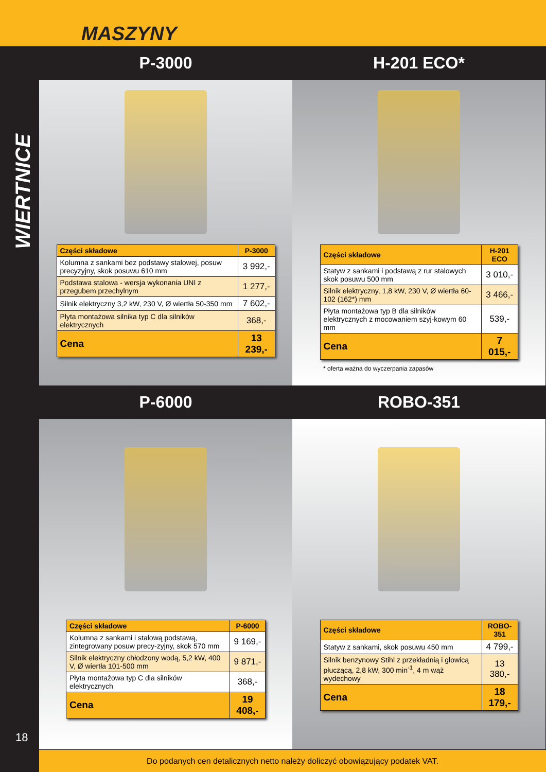MASZYNY
WIERTNICE
18
P-3000 H-201 ECO*
| Części składowe | P-3000 |
| --- | --- |
| Kolumna z sankami bez podstawy stalowej, posuw precyzyjny, skok posuwu 610 mm | 3 992,- |
| Podstawa stalowa - wersja wykonania UNI z przegubem przechylnym | 1 277,- |
| Silnik elektryczny 3,2 kW, 230 V, Ø wiertła 50-350 mm | 7 602,- |
| Płyta montażowa silnika typ C dla silników elektrycznych | 368,- |
| Cena | 13 239,- |
| Części składowe | H-201 ECO |
| --- | --- |
| Statyw z sankami i podstawą z rur stalowych skok posuwu 500 mm | 3 010,- |
| Silnik elektryczny, 1,8 kW, 230 V, Ø wiertła 60-102 (162*) mm | 3 466,- |
| Płyta montażowa typ B dla silników elektrycznych z mocowaniem szyj-kowym 60 mm | 539,- |
| Cena | 7 015,- |
* oferta ważna do wyczerpania zapasów
P-6000 ROBO-351
| Części składowe | P-6000 |
| --- | --- |
| Kolumna z sankami i stalową podstawą, zintegrowany posuw precy-zyjny, skok 570 mm | 9 169,- |
| Silnik elektryczny chłodzony wodą, 5,2 kW, 400 V, Ø wiertła 101-500 mm | 9 871,- |
| Płyta montażowa typ C dla silników elektrycznych | 368,- |
| Cena | 19 408,- |
| Części składowe | ROBO-351 |
| --- | --- |
| Statyw z sankami, skok posuwu 450 mm | 4 799,- |
| Silnik benzynowy Stihl z przekładnią i głowicą płuczącą, 2,8 kW, 300 min<sup>-1</sup>, 4 m wąż wydechowy | 13 380,- |
| Cena | 18 179,- |
Do podanych cen detalicznych netto należy doliczyć obowiązujący podatek VAT.